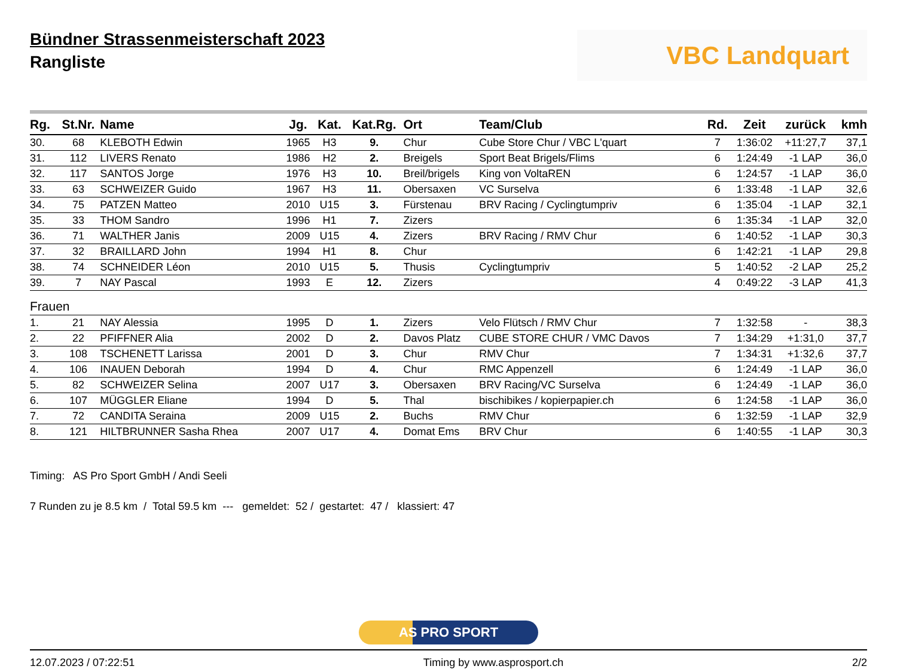Bündner Strassenmeisterschaft 2023
Rangliste
VBC Landquart
| Rg. | St.Nr. | Name | Jg. | Kat. | Kat.Rg. | Ort | Team/Club | Rd. | Zeit | zurück | kmh |
| --- | --- | --- | --- | --- | --- | --- | --- | --- | --- | --- | --- |
| 30. | 68 | KLEBOTH Edwin | 1965 | H3 | 9. | Chur | Cube Store Chur / VBC L'quart | 7 | 1:36:02 | +11:27,7 | 37,1 |
| 31. | 112 | LIVERS Renato | 1986 | H2 | 2. | Breigels | Sport Beat Brigels/Flims | 6 | 1:24:49 | -1 LAP | 36,0 |
| 32. | 117 | SANTOS Jorge | 1976 | H3 | 10. | Breil/brigels | King von VoltaREN | 6 | 1:24:57 | -1 LAP | 36,0 |
| 33. | 63 | SCHWEIZER Guido | 1967 | H3 | 11. | Obersaxen | VC Surselva | 6 | 1:33:48 | -1 LAP | 32,6 |
| 34. | 75 | PATZEN Matteo | 2010 | U15 | 3. | Fürstenau | BRV Racing / Cyclingtumpriv | 6 | 1:35:04 | -1 LAP | 32,1 |
| 35. | 33 | THOM Sandro | 1996 | H1 | 7. | Zizers | | 6 | 1:35:34 | -1 LAP | 32,0 |
| 36. | 71 | WALTHER Janis | 2009 | U15 | 4. | Zizers | BRV Racing / RMV Chur | 6 | 1:40:52 | -1 LAP | 30,3 |
| 37. | 32 | BRAILLARD John | 1994 | H1 | 8. | Chur | | 6 | 1:42:21 | -1 LAP | 29,8 |
| 38. | 74 | SCHNEIDER Léon | 2010 | U15 | 5. | Thusis | Cyclingtumpriv | 5 | 1:40:52 | -2 LAP | 25,2 |
| 39. | 7 | NAY Pascal | 1993 | E | 12. | Zizers | | 4 | 0:49:22 | -3 LAP | 41,3 |
| Frauen | | | | | | | | | | | |
| 1. | 21 | NAY Alessia | 1995 | D | 1. | Zizers | Velo Flütsch / RMV Chur | 7 | 1:32:58 | - | 38,3 |
| 2. | 22 | PFIFFNER Alia | 2002 | D | 2. | Davos Platz | CUBE STORE CHUR / VMC Davos | 7 | 1:34:29 | +1:31,0 | 37,7 |
| 3. | 108 | TSCHENETT Larissa | 2001 | D | 3. | Chur | RMV Chur | 7 | 1:34:31 | +1:32,6 | 37,7 |
| 4. | 106 | INAUEN Deborah | 1994 | D | 4. | Chur | RMC Appenzell | 6 | 1:24:49 | -1 LAP | 36,0 |
| 5. | 82 | SCHWEIZER Selina | 2007 | U17 | 3. | Obersaxen | BRV Racing/VC Surselva | 6 | 1:24:49 | -1 LAP | 36,0 |
| 6. | 107 | MÜGGLER Eliane | 1994 | D | 5. | Thal | bischibikes / kopierpapier.ch | 6 | 1:24:58 | -1 LAP | 36,0 |
| 7. | 72 | CANDITA Seraina | 2009 | U15 | 2. | Buchs | RMV Chur | 6 | 1:32:59 | -1 LAP | 32,9 |
| 8. | 121 | HILTBRUNNER Sasha Rhea | 2007 | U17 | 4. | Domat Ems | BRV Chur | 6 | 1:40:55 | -1 LAP | 30,3 |
Timing: AS Pro Sport GmbH / Andi Seeli
7 Runden zu je 8.5 km / Total 59.5 km --- gemeldet: 52 / gestartet: 47 / klassiert: 47
AS PRO SPORT
12.07.2023 / 07:22:51 Timing by www.asprosport.ch 2/2